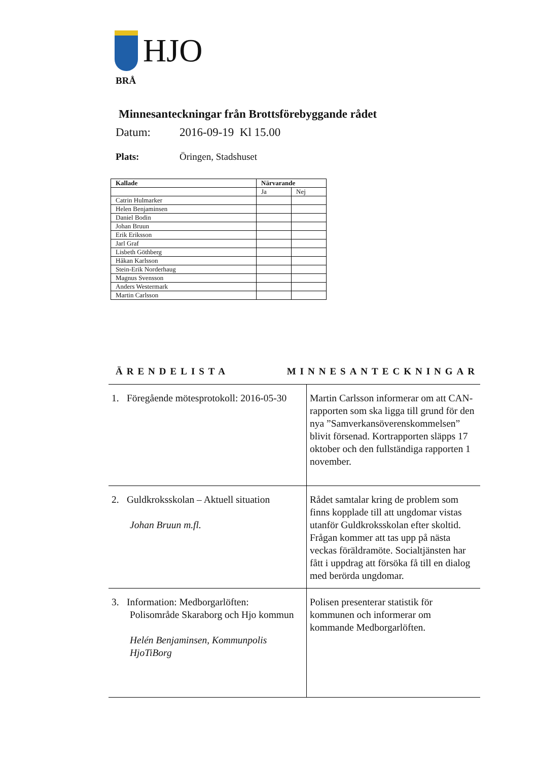HJO
BRÅ
Minnesanteckningar från Brottsförebyggande rådet
Datum: 2016-09-19 Kl 15.00
Plats: Öringen, Stadshuset
| Kallade | Närvarande | |
| --- | --- | --- |
| | Ja | Nej |
| Catrin Hulmarker | | |
| Helen Benjaminsen | | |
| Daniel Bodin | | |
| Johan Bruun | | |
| Erik Eriksson | | |
| Jarl Graf | | |
| Lisbeth Göthberg | | |
| Håkan Karlsson | | |
| Stein-Erik Norderhaug | | |
| Magnus Svensson | | |
| Anders Westermark | | |
| Martin Carlsson | | |
ÄRENDELISTA MINNESANTECKNINGAR
| 1. Föregående mötesprotokoll: 2016-05-30 | Martin Carlsson informerar om att CAN-rapporten som ska ligga till grund för den nya ”Samverkansöverenskommelsen” blivit försenad. Kortrapporten släpps 17 oktober och den fullständiga rapporten 1 november. |
| 2. Guldkroksskolan – Aktuell situation Johan Bruun m.fl. | Rådet samtalar kring de problem som finns kopplade till att ungdomar vistas utanför Guldkroksskolan efter skoltid. Frågan kommer att tas upp på nästa veckas föräldramöte. Socialtjänsten har fått i uppdrag att försöka få till en dialog med berörda ungdomar. |
| 3. Information: Medborgarlöften: Polisområde Skaraborg och Hjo kommun Helén Benjaminsen, Kommunpolis HjoTiBorg | Polisen presenterar statistik för kommunen och informerar om kommande Medborgarlöften. |